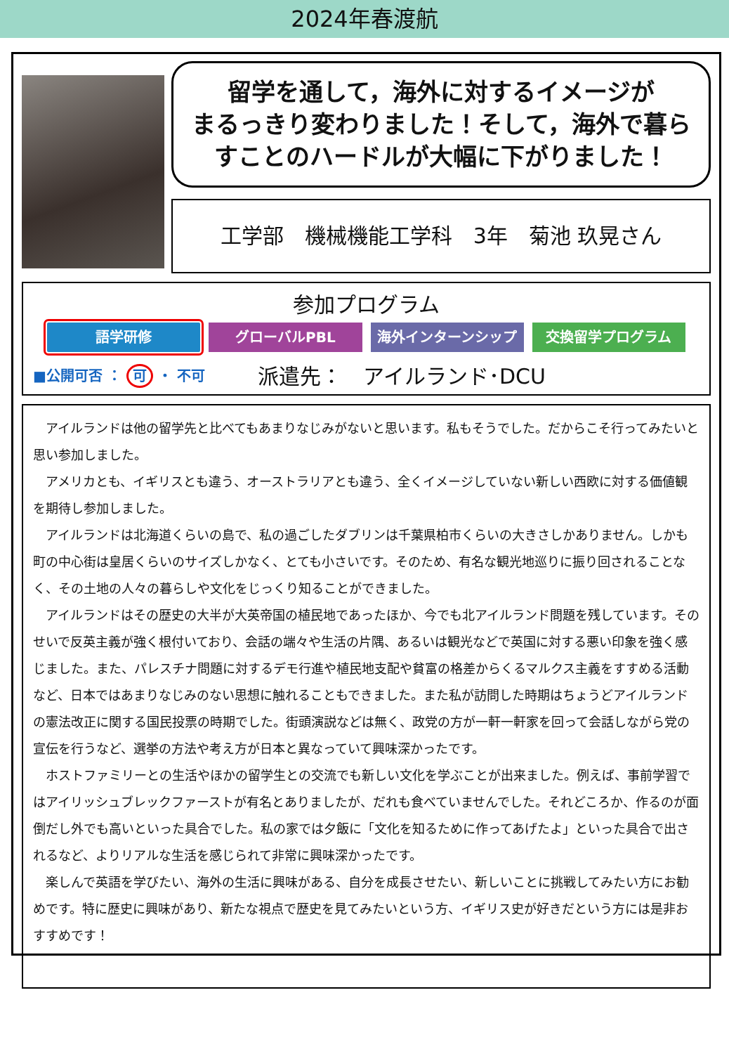2024年春渡航
留学を通して，海外に対するイメージが
まるっきり変わりました！そして，海外で暮ら
すことのハードルが大幅に下がりました！
工学部　機械機能工学科　3年　菊池 玖晃さん
参加プログラム
語学研修 グローバルPBL 海外インターンシップ 交換留学プログラム
■公開可否 ： 可 ・ 不可
派遣先：　アイルランド･DCU
アイルランドは他の留学先と比べてもあまりなじみがないと思います。私もそうでした。だからこそ行ってみたいと思い参加しました。
アメリカとも、イギリスとも違う、オーストラリアとも違う、全くイメージしていない新しい西欧に対する価値観を期待し参加しました。
アイルランドは北海道くらいの島で、私の過ごしたダブリンは千葉県柏市くらいの大きさしかありません。しかも町の中心街は皇居くらいのサイズしかなく、とても小さいです。そのため、有名な観光地巡りに振り回されることなく、その土地の人々の暮らしや文化をじっくり知ることができました。
アイルランドはその歴史の大半が大英帝国の植民地であったほか、今でも北アイルランド問題を残しています。そのせいで反英主義が強く根付いており、会話の端々や生活の片隅、あるいは観光などで英国に対する悪い印象を強く感じました。また、パレスチナ問題に対するデモ行進や植民地支配や貧富の格差からくるマルクス主義をすすめる活動など、日本ではあまりなじみのない思想に触れることもできました。また私が訪問した時期はちょうどアイルランドの憲法改正に関する国民投票の時期でした。街頭演説などは無く、政党の方が一軒一軒家を回って会話しながら党の宣伝を行うなど、選挙の方法や考え方が日本と異なっていて興味深かったです。
ホストファミリーとの生活やほかの留学生との交流でも新しい文化を学ぶことが出来ました。例えば、事前学習ではアイリッシュブレックファーストが有名とありましたが、だれも食べていませんでした。それどころか、作るのが面倒だし外でも高いといった具合でした。私の家では夕飯に「文化を知るために作ってあげたよ」といった具合で出されるなど、よりリアルな生活を感じられて非常に興味深かったです。
楽しんで英語を学びたい、海外の生活に興味がある、自分を成長させたい、新しいことに挑戦してみたい方にお勧めです。特に歴史に興味があり、新たな視点で歴史を見てみたいという方、イギリス史が好きだという方には是非おすすめです！